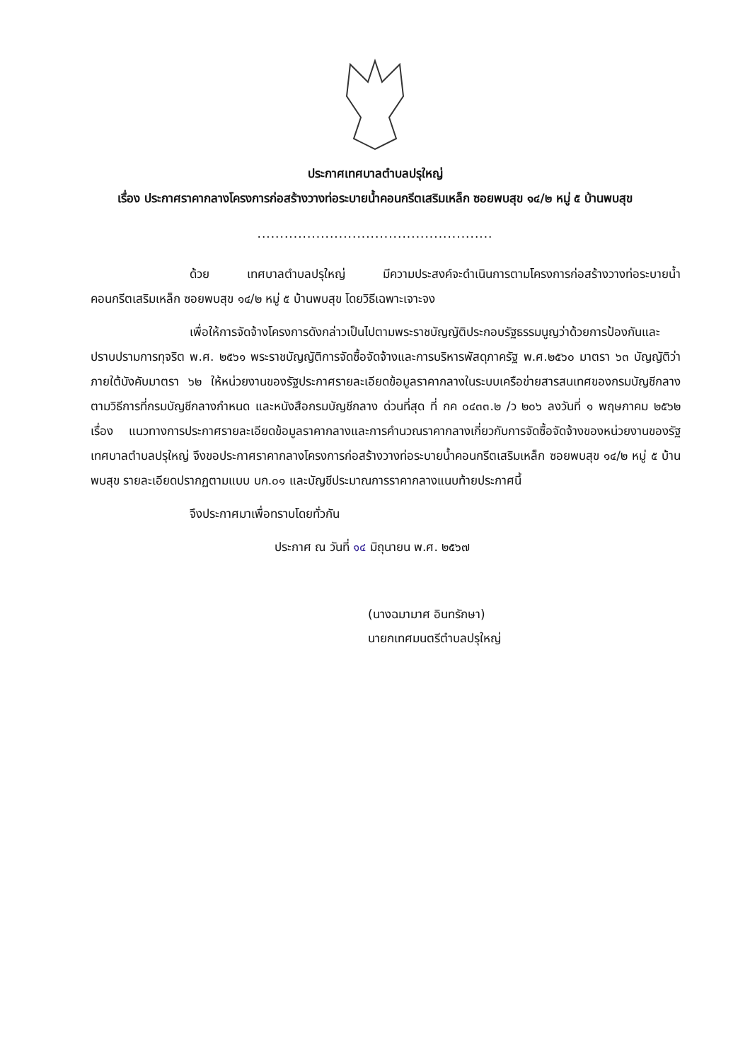ประกาศเทศบาลตำบลปรุใหญ่
เรื่อง ประกาศราคากลางโครงการก่อสร้างวางท่อระบายน้ำคอนกรีตเสริมเหล็ก ซอยพบสุข ๑๔/๒ หมู่ ๕ บ้านพบสุข
....................................................
ด้วย เทศบาลตำบลปรุใหญ่ มีความประสงค์จะดำเนินการตามโครงการก่อสร้างวางท่อระบายน้ำคอนกรีตเสริมเหล็ก ซอยพบสุข ๑๔/๒ หมู่ ๕ บ้านพบสุข โดยวิธีเฉพาะเจาะจง
เพื่อให้การจัดจ้างโครงการดังกล่าวเป็นไปตามพระราชบัญญัติประกอบรัฐธรรมนูญว่าด้วยการป้องกันและปราบปรามการทุจริต พ.ศ. ๒๕๖๑ พระราชบัญญัติการจัดซื้อจัดจ้างและการบริหารพัสดุภาครัฐ พ.ศ.๒๕๖๐ มาตรา ๖๓ บัญญัติว่าภายใต้บังคับมาตรา ๖๒ ให้หน่วยงานของรัฐประกาศรายละเอียดข้อมูลราคากลางในระบบเครือข่ายสารสนเทศของกรมบัญชีกลาง ตามวิธีการที่กรมบัญชีกลางกำหนด และหนังสือกรมบัญชีกลาง ด่วนที่สุด ที่ กค ๐๔๓๓.๒ /ว ๒๐๖ ลงวันที่ ๑ พฤษภาคม ๒๕๖๒ เรื่อง แนวทางการประกาศรายละเอียดข้อมูลราคากลางและการคำนวณราคากลางเกี่ยวกับการจัดซื้อจัดจ้างของหน่วยงานของรัฐ เทศบาลตำบลปรุใหญ่ จึงขอประกาศราคากลางโครงการก่อสร้างวางท่อระบายน้ำคอนกรีตเสริมเหล็ก ซอยพบสุข ๑๔/๒ หมู่ ๕ บ้านพบสุข รายละเอียดปรากฏตามแบบ บก.๐๑ และบัญชีประมาณการราคากลางแนบท้ายประกาศนี้
จึงประกาศมาเพื่อทราบโดยทั่วกัน
ประกาศ ณ วันที่ ๑๔ มิถุนายน พ.ศ. ๒๕๖๗
(นางฉมามาศ อินทรักษา)
นายกเทศมนตรีตำบลปรุใหญ่